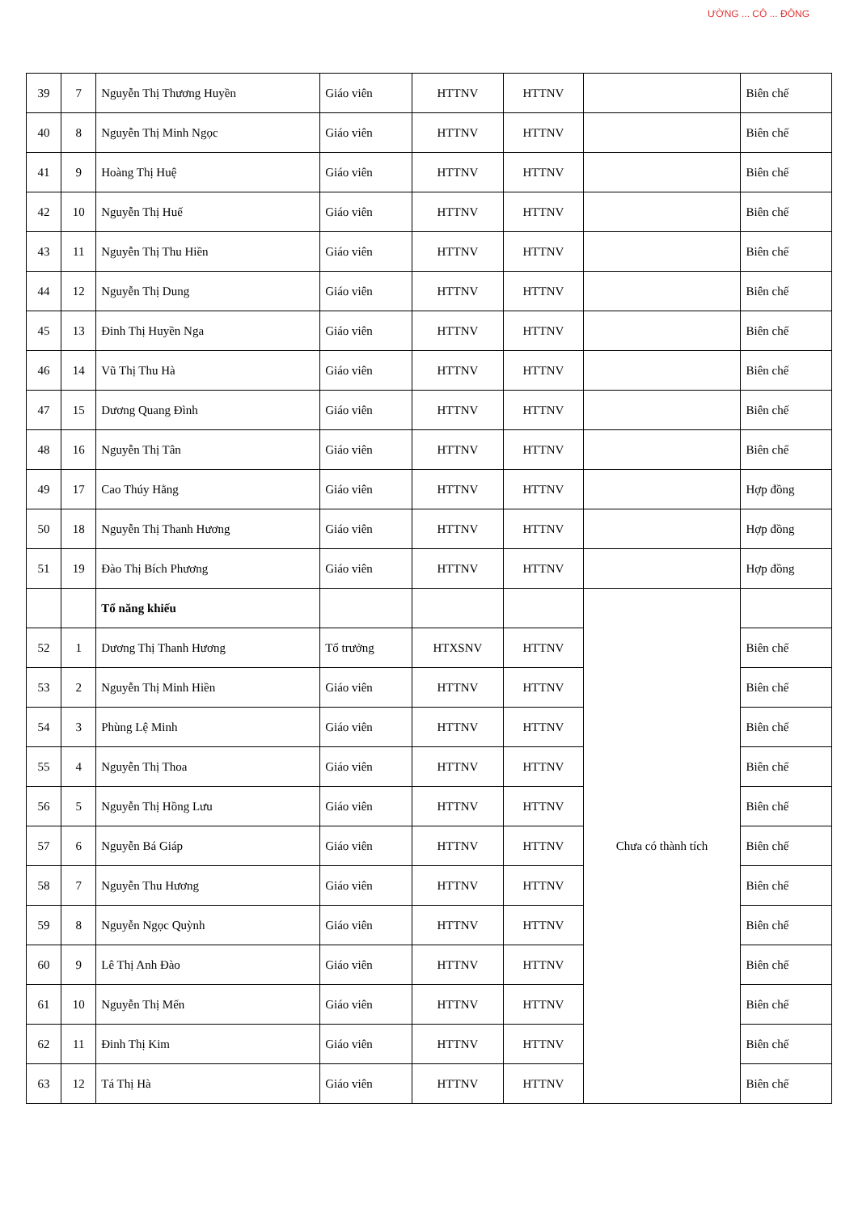ƯỜNG ... CÔ ... ĐÔNG
| 39 | 7 | Nguyễn Thị Thương Huyền | Giáo viên | HTTNV | HTTNV | | Biên chế |
| 40 | 8 | Nguyễn Thị Minh Ngọc | Giáo viên | HTTNV | HTTNV | | Biên chế |
| 41 | 9 | Hoàng Thị Huệ | Giáo viên | HTTNV | HTTNV | | Biên chế |
| 42 | 10 | Nguyễn Thị Huế | Giáo viên | HTTNV | HTTNV | | Biên chế |
| 43 | 11 | Nguyễn Thị Thu Hiền | Giáo viên | HTTNV | HTTNV | | Biên chế |
| 44 | 12 | Nguyễn Thị Dung | Giáo viên | HTTNV | HTTNV | | Biên chế |
| 45 | 13 | Đinh Thị Huyền Nga | Giáo viên | HTTNV | HTTNV | | Biên chế |
| 46 | 14 | Vũ Thị Thu Hà | Giáo viên | HTTNV | HTTNV | | Biên chế |
| 47 | 15 | Dương Quang Đình | Giáo viên | HTTNV | HTTNV | | Biên chế |
| 48 | 16 | Nguyễn Thị Tân | Giáo viên | HTTNV | HTTNV | | Biên chế |
| 49 | 17 | Cao Thúy Hằng | Giáo viên | HTTNV | HTTNV | | Hợp đồng |
| 50 | 18 | Nguyễn Thị Thanh Hương | Giáo viên | HTTNV | HTTNV | | Hợp đồng |
| 51 | 19 | Đào Thị Bích Phương | Giáo viên | HTTNV | HTTNV | | Hợp đồng |
| | | Tổ năng khiếu | | | | Chưa có thành tích | |
| 52 | 1 | Dương Thị Thanh Hương | Tổ trưởng | HTXSNV | HTTNV | | Biên chế |
| 53 | 2 | Nguyễn Thị Minh Hiền | Giáo viên | HTTNV | HTTNV | | Biên chế |
| 54 | 3 | Phùng Lệ Minh | Giáo viên | HTTNV | HTTNV | | Biên chế |
| 55 | 4 | Nguyễn Thị Thoa | Giáo viên | HTTNV | HTTNV | | Biên chế |
| 56 | 5 | Nguyễn Thị Hồng Lưu | Giáo viên | HTTNV | HTTNV | | Biên chế |
| 57 | 6 | Nguyễn Bá Giáp | Giáo viên | HTTNV | HTTNV | | Biên chế |
| 58 | 7 | Nguyễn Thu Hương | Giáo viên | HTTNV | HTTNV | | Biên chế |
| 59 | 8 | Nguyễn Ngọc Quỳnh | Giáo viên | HTTNV | HTTNV | | Biên chế |
| 60 | 9 | Lê Thị Anh Đào | Giáo viên | HTTNV | HTTNV | | Biên chế |
| 61 | 10 | Nguyễn Thị Mến | Giáo viên | HTTNV | HTTNV | | Biên chế |
| 62 | 11 | Đinh Thị Kim | Giáo viên | HTTNV | HTTNV | | Biên chế |
| 63 | 12 | Tá Thị Hà | Giáo viên | HTTNV | HTTNV | | Biên chế |